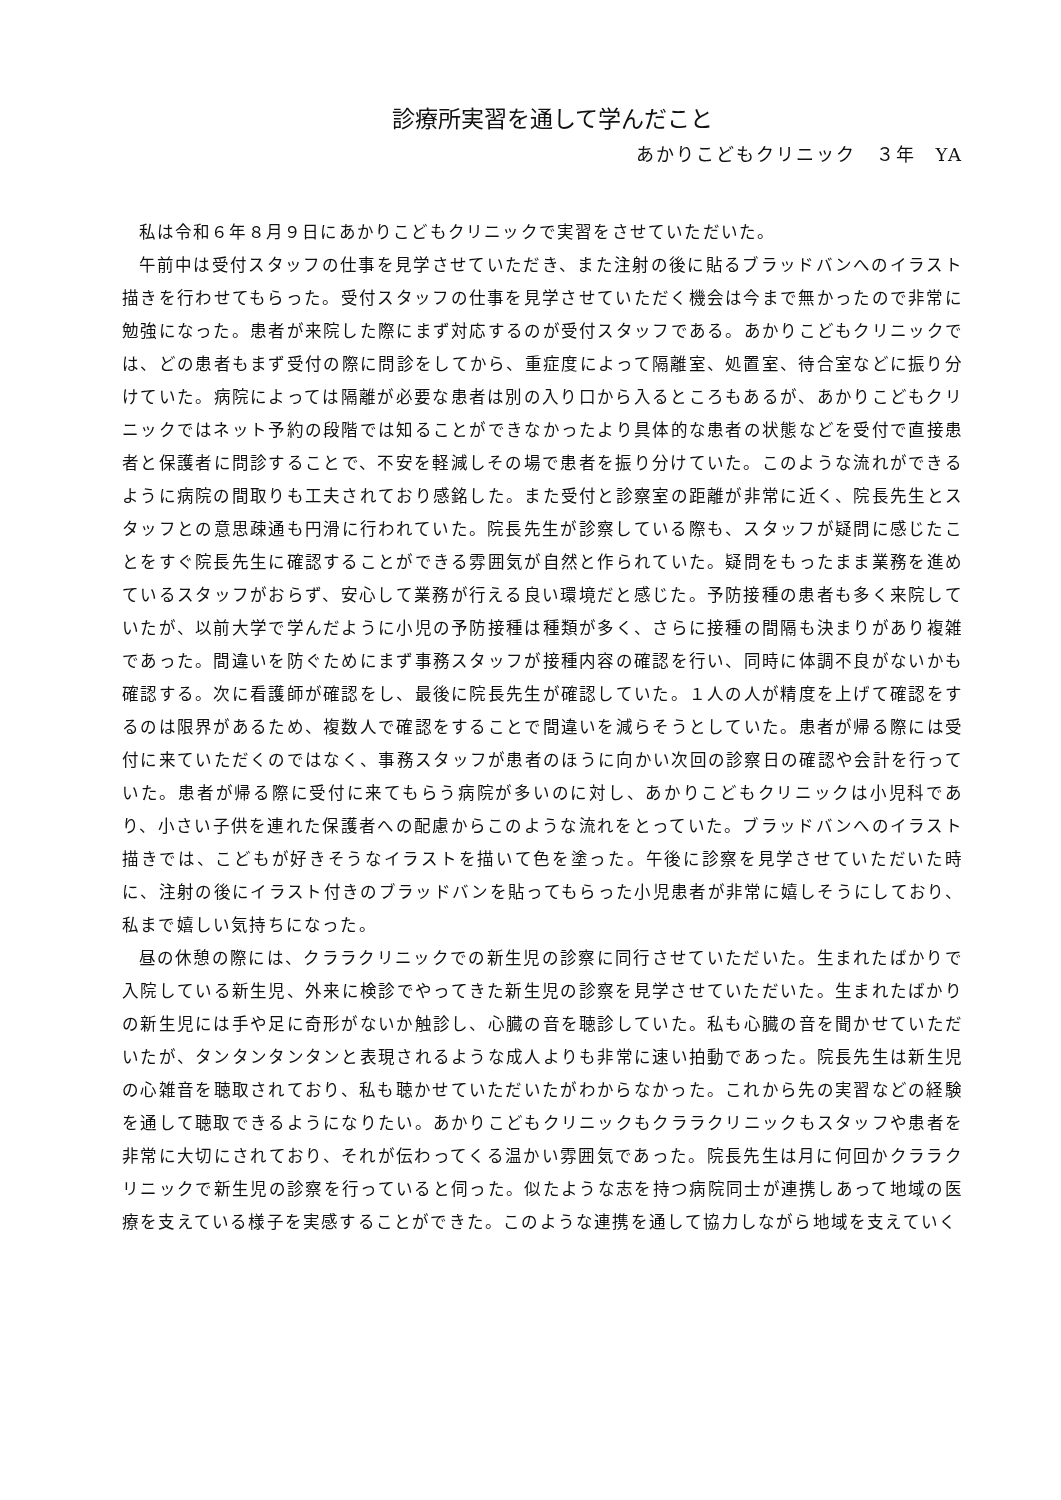診療所実習を通して学んだこと
あかりこどもクリニック　３年　YA
私は令和６年８月９日にあかりこどもクリニックで実習をさせていただいた。
午前中は受付スタッフの仕事を見学させていただき、また注射の後に貼るブラッドバンへのイラスト描きを行わせてもらった。受付スタッフの仕事を見学させていただく機会は今まで無かったので非常に勉強になった。患者が来院した際にまず対応するのが受付スタッフである。あかりこどもクリニックでは、どの患者もまず受付の際に問診をしてから、重症度によって隔離室、処置室、待合室などに振り分けていた。病院によっては隔離が必要な患者は別の入り口から入るところもあるが、あかりこどもクリニックではネット予約の段階では知ることができなかったより具体的な患者の状態などを受付で直接患者と保護者に問診することで、不安を軽減しその場で患者を振り分けていた。このような流れができるように病院の間取りも工夫されており感銘した。また受付と診察室の距離が非常に近く、院長先生とスタッフとの意思疎通も円滑に行われていた。院長先生が診察している際も、スタッフが疑問に感じたことをすぐ院長先生に確認することができる雰囲気が自然と作られていた。疑問をもったまま業務を進めているスタッフがおらず、安心して業務が行える良い環境だと感じた。予防接種の患者も多く来院していたが、以前大学で学んだように小児の予防接種は種類が多く、さらに接種の間隔も決まりがあり複雑であった。間違いを防ぐためにまず事務スタッフが接種内容の確認を行い、同時に体調不良がないかも確認する。次に看護師が確認をし、最後に院長先生が確認していた。１人の人が精度を上げて確認をするのは限界があるため、複数人で確認をすることで間違いを減らそうとしていた。患者が帰る際には受付に来ていただくのではなく、事務スタッフが患者のほうに向かい次回の診察日の確認や会計を行っていた。患者が帰る際に受付に来てもらう病院が多いのに対し、あかりこどもクリニックは小児科であり、小さい子供を連れた保護者への配慮からこのような流れをとっていた。ブラッドバンへのイラスト描きでは、こどもが好きそうなイラストを描いて色を塗った。午後に診察を見学させていただいた時に、注射の後にイラスト付きのブラッドバンを貼ってもらった小児患者が非常に嬉しそうにしており、私まで嬉しい気持ちになった。
昼の休憩の際には、クララクリニックでの新生児の診察に同行させていただいた。生まれたばかりで入院している新生児、外来に検診でやってきた新生児の診察を見学させていただいた。生まれたばかりの新生児には手や足に奇形がないか触診し、心臓の音を聴診していた。私も心臓の音を聞かせていただいたが、タンタンタンタンと表現されるような成人よりも非常に速い拍動であった。院長先生は新生児の心雑音を聴取されており、私も聴かせていただいたがわからなかった。これから先の実習などの経験を通して聴取できるようになりたい。あかりこどもクリニックもクララクリニックもスタッフや患者を非常に大切にされており、それが伝わってくる温かい雰囲気であった。院長先生は月に何回かクララクリニックで新生児の診察を行っていると伺った。似たような志を持つ病院同士が連携しあって地域の医療を支えている様子を実感することができた。このような連携を通して協力しながら地域を支えていく